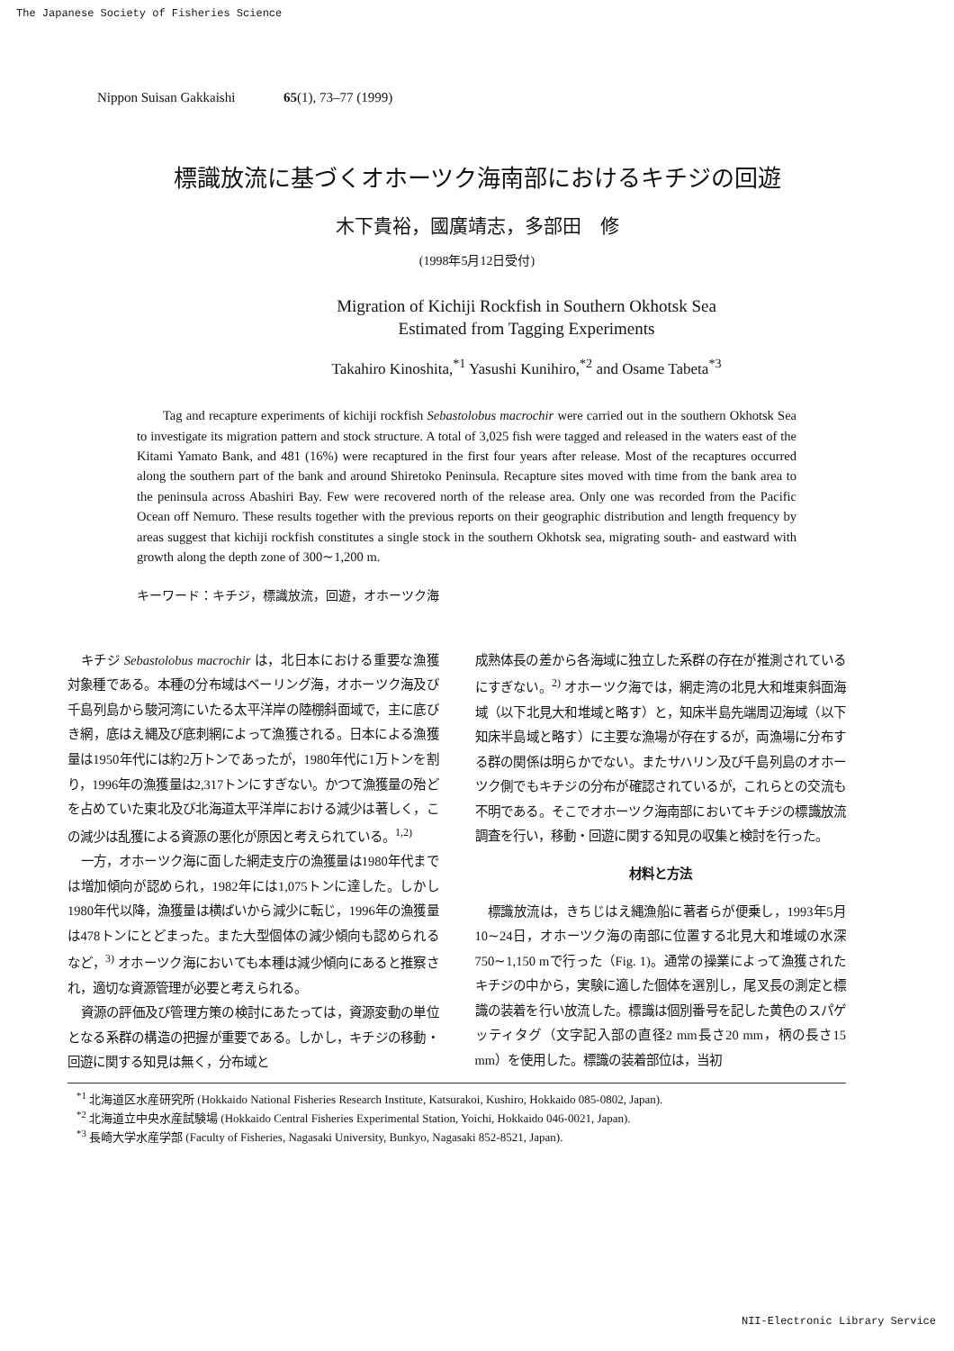The Japanese Society of Fisheries Science
Nippon Suisan Gakkaishi 65(1), 73–77 (1999)
標識放流に基づくオホーツク海南部におけるキチジの回遊
木下貴裕，國廣靖志，多部田　修
(1998年5月12日受付)
Migration of Kichiji Rockfish in Southern Okhotsk Sea
Estimated from Tagging Experiments
Takahiro Kinoshita,<sup>*1</sup> Yasushi Kunihiro,<sup>*2</sup> and Osame Tabeta<sup>*3</sup>
Tag and recapture experiments of kichiji rockfish Sebastolobus macrochir were carried out in the southern Okhotsk Sea to investigate its migration pattern and stock structure. A total of 3,025 fish were tagged and released in the waters east of the Kitami Yamato Bank, and 481 (16%) were recaptured in the first four years after release. Most of the recaptures occurred along the southern part of the bank and around Shiretoko Peninsula. Recapture sites moved with time from the bank area to the peninsula across Abashiri Bay. Few were recovered north of the release area. Only one was recorded from the Pacific Ocean off Nemuro. These results together with the previous reports on their geographic distribution and length frequency by areas suggest that kichiji rockfish constitutes a single stock in the southern Okhotsk sea, migrating south- and eastward with growth along the depth zone of 300∼1,200 m.
キーワード：キチジ，標識放流，回遊，オホーツク海
キチジ Sebastolobus macrochir は，北日本における重要な漁獲対象種である。本種の分布域はベーリング海，オホーツク海及び千島列島から駿河湾にいたる太平洋岸の陸棚斜面域で，主に底びき網，底はえ縄及び底刺網によって漁獲される。日本による漁獲量は1950年代には約2万トンであったが，1980年代に1万トンを割り，1996年の漁獲量は2,317トンにすぎない。かつて漁獲量の殆どを占めていた東北及び北海道太平洋岸における減少は著しく，この減少は乱獲による資源の悪化が原因と考えられている。<sup>1,2)</sup>
一方，オホーツク海に面した網走支庁の漁獲量は1980年代までは増加傾向が認められ，1982年には1,075トンに達した。しかし1980年代以降，漁獲量は横ばいから減少に転じ，1996年の漁獲量は478トンにとどまった。また大型個体の減少傾向も認められるなど，<sup>3)</sup> オホーツク海においても本種は減少傾向にあると推察され，適切な資源管理が必要と考えられる。
資源の評価及び管理方策の検討にあたっては，資源変動の単位となる系群の構造の把握が重要である。しかし，キチジの移動・回遊に関する知見は無く，分布域と
成熟体長の差から各海域に独立した系群の存在が推測されているにすぎない。<sup>2)</sup> オホーツク海では，網走湾の北見大和堆東斜面海域（以下北見大和堆域と略す）と，知床半島先端周辺海域（以下知床半島域と略す）に主要な漁場が存在するが，両漁場に分布する群の関係は明らかでない。またサハリン及び千島列島のオホーツク側でもキチジの分布が確認されているが，これらとの交流も不明である。そこでオホーツク海南部においてキチジの標識放流調査を行い，移動・回遊に関する知見の収集と検討を行った。
材料と方法
標識放流は，きちじはえ縄漁船に著者らが便乗し，1993年5月10∼24日，オホーツク海の南部に位置する北見大和堆域の水深750∼1,150 mで行った（Fig. 1)。通常の操業によって漁獲されたキチジの中から，実験に適した個体を選別し，尾叉長の測定と標識の装着を行い放流した。標識は個別番号を記した黄色のスパゲッティタグ（文字記入部の直径2 mm長さ20 mm，柄の長さ15 mm）を使用した。標識の装着部位は，当初
<sup>*1</sup> 北海道区水産研究所 (Hokkaido National Fisheries Research Institute, Katsurakoi, Kushiro, Hokkaido 085-0802, Japan).
<sup>*2</sup> 北海道立中央水産試験場 (Hokkaido Central Fisheries Experimental Station, Yoichi, Hokkaido 046-0021, Japan).
<sup>*3</sup> 長崎大学水産学部 (Faculty of Fisheries, Nagasaki University, Bunkyo, Nagasaki 852-8521, Japan).
NII-Electronic Library Service